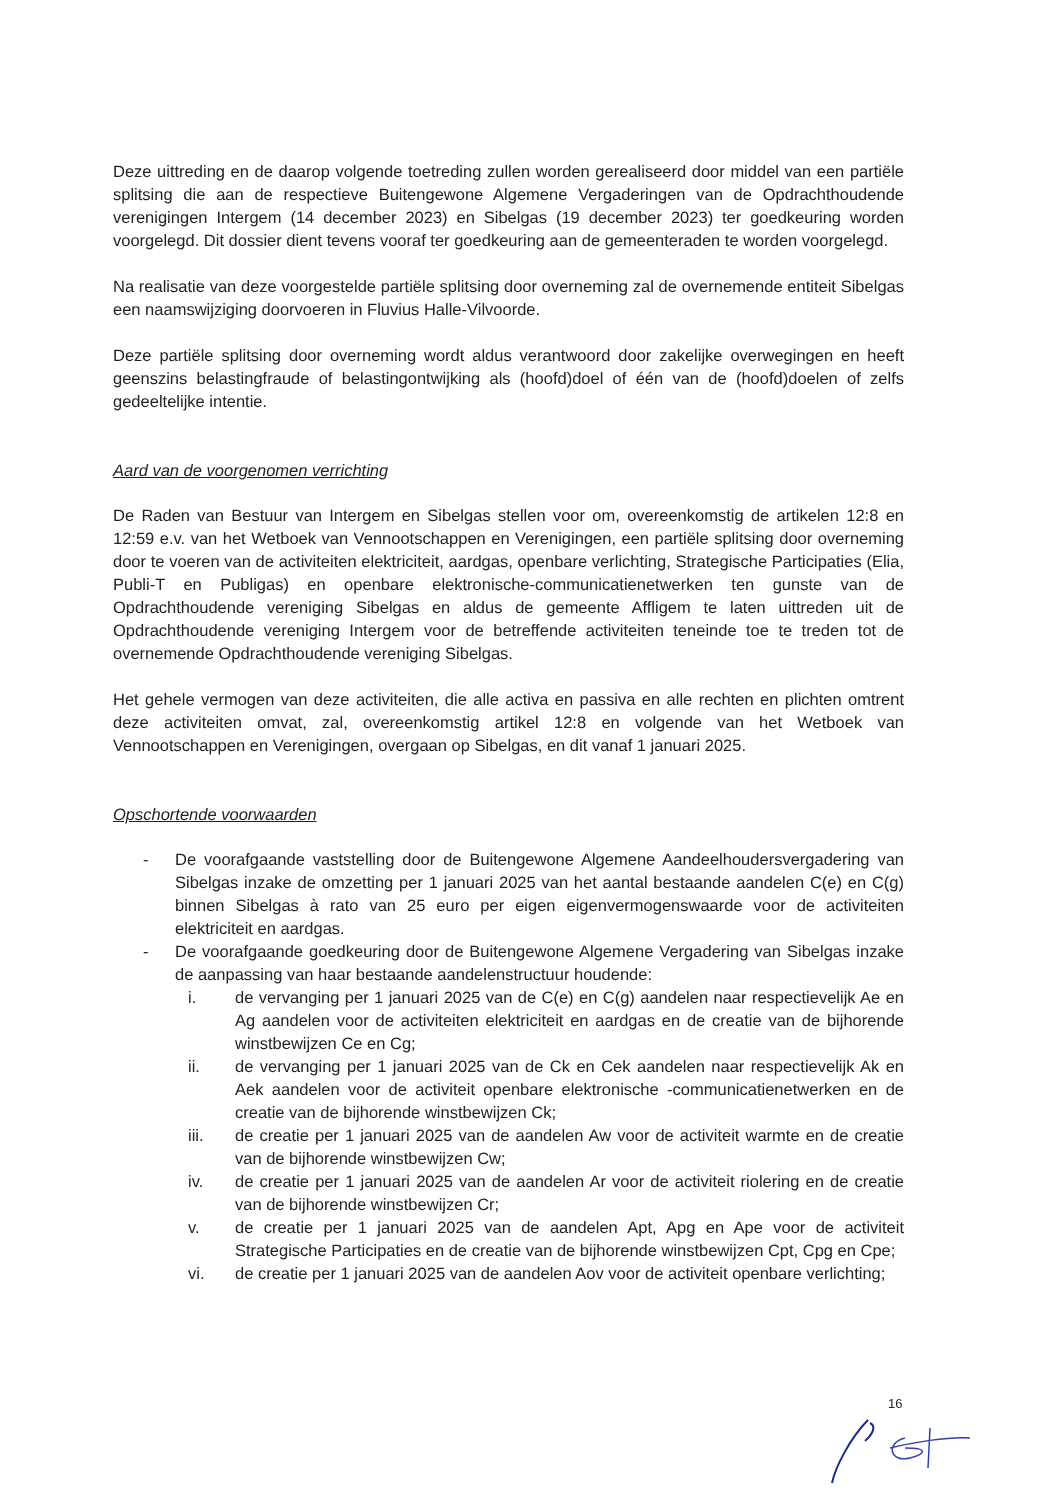Deze uittreding en de daarop volgende toetreding zullen worden gerealiseerd door middel van een partiële splitsing die aan de respectieve Buitengewone Algemene Vergaderingen van de Opdrachthoudende verenigingen Intergem (14 december 2023) en Sibelgas (19 december 2023) ter goedkeuring worden voorgelegd. Dit dossier dient tevens vooraf ter goedkeuring aan de gemeenteraden te worden voorgelegd.
Na realisatie van deze voorgestelde partiële splitsing door overneming zal de overnemende entiteit Sibelgas een naamswijziging doorvoeren in Fluvius Halle-Vilvoorde.
Deze partiële splitsing door overneming wordt aldus verantwoord door zakelijke overwegingen en heeft geenszins belastingfraude of belastingontwijking als (hoofd)doel of één van de (hoofd)doelen of zelfs gedeeltelijke intentie.
Aard van de voorgenomen verrichting
De Raden van Bestuur van Intergem en Sibelgas stellen voor om, overeenkomstig de artikelen 12:8 en 12:59 e.v. van het Wetboek van Vennootschappen en Verenigingen, een partiële splitsing door overneming door te voeren van de activiteiten elektriciteit, aardgas, openbare verlichting, Strategische Participaties (Elia, Publi-T en Publigas) en openbare elektronische-communicatienetwerken ten gunste van de Opdrachthoudende vereniging Sibelgas en aldus de gemeente Affligem te laten uittreden uit de Opdrachthoudende vereniging Intergem voor de betreffende activiteiten teneinde toe te treden tot de overnemende Opdrachthoudende vereniging Sibelgas.
Het gehele vermogen van deze activiteiten, die alle activa en passiva en alle rechten en plichten omtrent deze activiteiten omvat, zal, overeenkomstig artikel 12:8 en volgende van het Wetboek van Vennootschappen en Verenigingen, overgaan op Sibelgas, en dit vanaf 1 januari 2025.
Opschortende voorwaarden
- De voorafgaande vaststelling door de Buitengewone Algemene Aandeelhoudersvergadering van Sibelgas inzake de omzetting per 1 januari 2025 van het aantal bestaande aandelen C(e) en C(g) binnen Sibelgas à rato van 25 euro per eigen eigenvermogenswaarde voor de activiteiten elektriciteit en aardgas.
- De voorafgaande goedkeuring door de Buitengewone Algemene Vergadering van Sibelgas inzake de aanpassing van haar bestaande aandelenstructuur houdende:
i. de vervanging per 1 januari 2025 van de C(e) en C(g) aandelen naar respectievelijk Ae en Ag aandelen voor de activiteiten elektriciteit en aardgas en de creatie van de bijhorende winstbewijzen Ce en Cg;
ii. de vervanging per 1 januari 2025 van de Ck en Cek aandelen naar respectievelijk Ak en Aek aandelen voor de activiteit openbare elektronische -communicatienetwerken en de creatie van de bijhorende winstbewijzen Ck;
iii. de creatie per 1 januari 2025 van de aandelen Aw voor de activiteit warmte en de creatie van de bijhorende winstbewijzen Cw;
iv. de creatie per 1 januari 2025 van de aandelen Ar voor de activiteit riolering en de creatie van de bijhorende winstbewijzen Cr;
v. de creatie per 1 januari 2025 van de aandelen Apt, Apg en Ape voor de activiteit Strategische Participaties en de creatie van de bijhorende winstbewijzen Cpt, Cpg en Cpe;
vi. de creatie per 1 januari 2025 van de aandelen Aov voor de activiteit openbare verlichting;
16